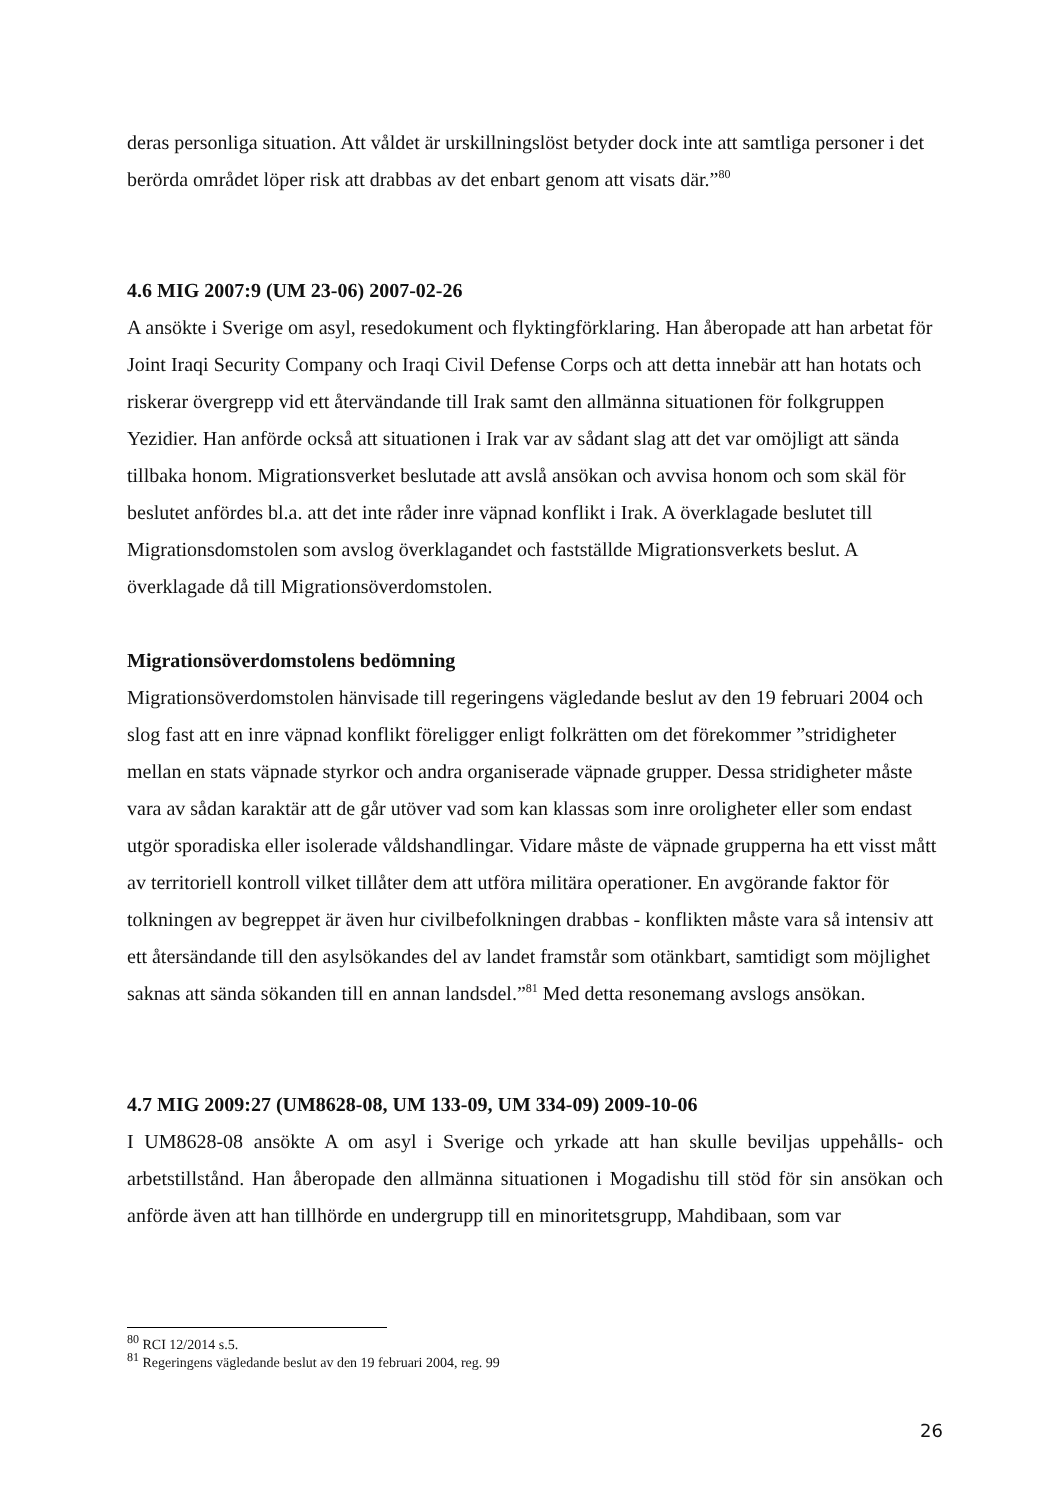deras personliga situation. Att våldet är urskillningslöst betyder dock inte att samtliga personer i det berörda området löper risk att drabbas av det enbart genom att visats där.”<sup>80</sup>
4.6 MIG 2007:9 (UM 23-06) 2007-02-26
A ansökte i Sverige om asyl, resedokument och flyktingförklaring. Han åberopade att han arbetat för Joint Iraqi Security Company och Iraqi Civil Defense Corps och att detta innebär att han hotats och riskerar övergrepp vid ett återvändande till Irak samt den allmänna situationen för folkgruppen Yezidier. Han anförde också att situationen i Irak var av sådant slag att det var omöjligt att sända tillbaka honom. Migrationsverket beslutade att avslå ansökan och avvisa honom och som skäl för beslutet anfördes bl.a. att det inte råder inre väpnad konflikt i Irak. A överklagade beslutet till Migrationsdomstolen som avslog överklagandet och fastställde Migrationsverkets beslut. A överklagade då till Migrationsöverdomstolen.
Migrationsöverdomstolens bedömning
Migrationsöverdomstolen hänvisade till regeringens vägledande beslut av den 19 februari 2004 och slog fast att en inre väpnad konflikt föreligger enligt folkrätten om det förekommer ”stridigheter mellan en stats väpnade styrkor och andra organiserade väpnade grupper. Dessa stridigheter måste vara av sådan karaktär att de går utöver vad som kan klassas som inre oroligheter eller som endast utgör sporadiska eller isolerade våldshandlingar. Vidare måste de väpnade grupperna ha ett visst mått av territoriell kontroll vilket tillåter dem att utföra militära operationer. En avgörande faktor för tolkningen av begreppet är även hur civilbefolkningen drabbas - konflikten måste vara så intensiv att ett återsändande till den asylsökandes del av landet framstår som otänkbart, samtidigt som möjlighet saknas att sända sökanden till en annan landsdel.”<sup>81</sup> Med detta resonemang avslogs ansökan.
4.7 MIG 2009:27 (UM8628-08, UM 133-09, UM 334-09) 2009-10-06
I UM8628-08 ansökte A om asyl i Sverige och yrkade att han skulle beviljas uppehålls- och arbetstillstånd. Han åberopade den allmänna situationen i Mogadishu till stöd för sin ansökan och anförde även att han tillhörde en undergrupp till en minoritetsgrupp, Mahdibaan, som var
<sup>80</sup> RCI 12/2014 s.5.
<sup>81</sup> Regeringens vägledande beslut av den 19 februari 2004, reg. 99
26